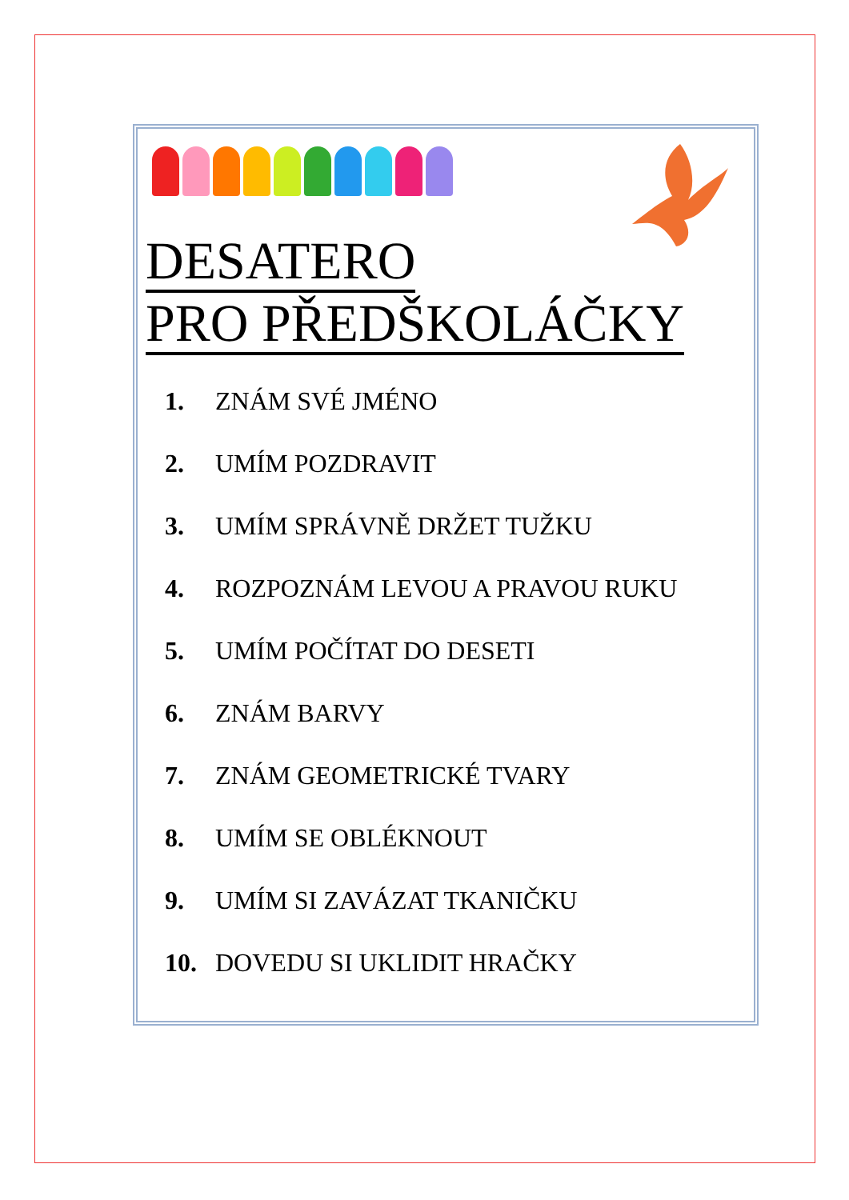DESATERO
PRO PŘEDŠKOLÁČKY
1. ZNÁM SVÉ JMÉNO
2. UMÍM POZDRAVIT
3. UMÍM SPRÁVNĚ DRŽET TUŽKU
4. ROZPOZNÁM LEVOU A PRAVOU RUKU
5. UMÍM POČÍTAT DO DESETI
6. ZNÁM BARVY
7. ZNÁM GEOMETRICKÉ TVARY
8. UMÍM SE OBLÉKNOUT
9. UMÍM SI ZAVÁZAT TKANIČKU
10. DOVEDU SI UKLIDIT HRAČKY